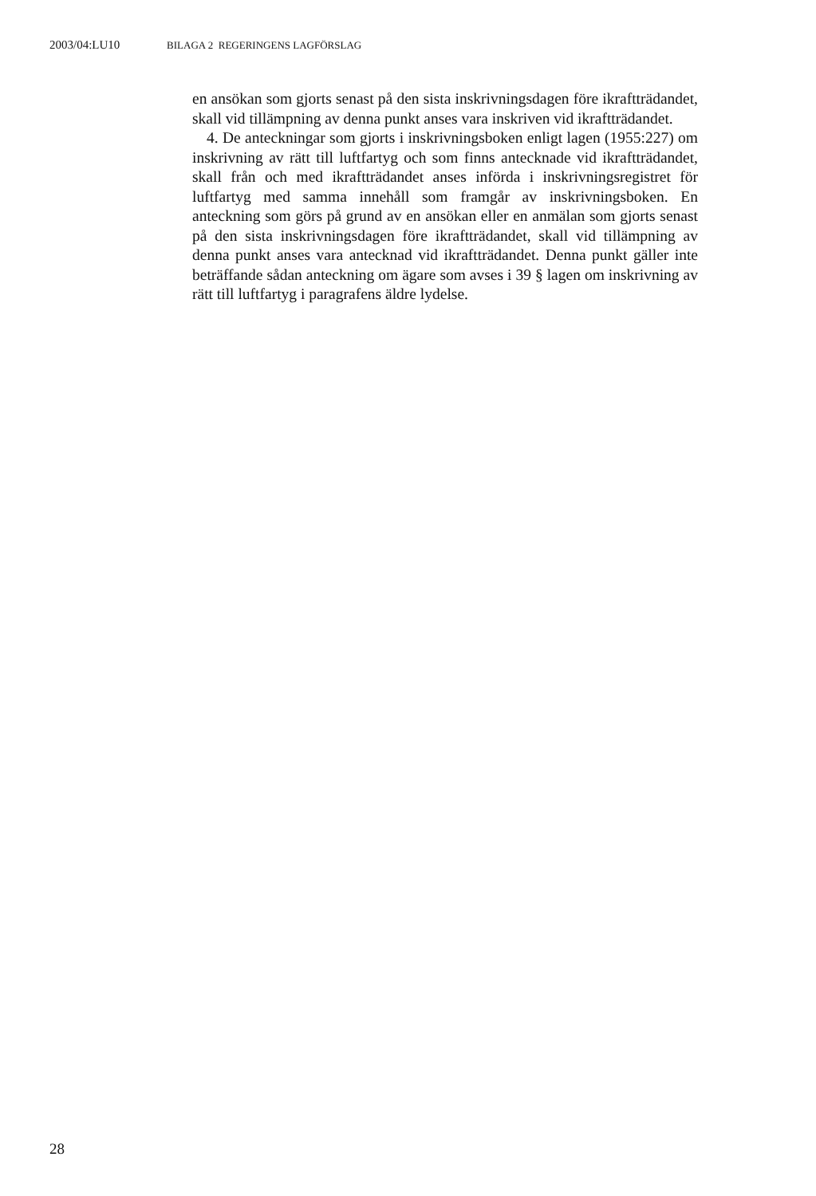2003/04:LU10 BILAGA 2 REGERINGENS LAGFÖRSLAG
en ansökan som gjorts senast på den sista inskrivningsdagen före ikraftträdandet, skall vid tillämpning av denna punkt anses vara inskriven vid ikraftträdandet.
4. De anteckningar som gjorts i inskrivningsboken enligt lagen (1955:227) om inskrivning av rätt till luftfartyg och som finns antecknade vid ikraftträdandet, skall från och med ikraftträdandet anses införda i inskrivningsregistret för luftfartyg med samma innehåll som framgår av inskrivningsboken. En anteckning som görs på grund av en ansökan eller en anmälan som gjorts senast på den sista inskrivningsdagen före ikraftträdandet, skall vid tillämpning av denna punkt anses vara antecknad vid ikraftträdandet. Denna punkt gäller inte beträffande sådan anteckning om ägare som avses i 39 § lagen om inskrivning av rätt till luftfartyg i paragrafens äldre lydelse.
28